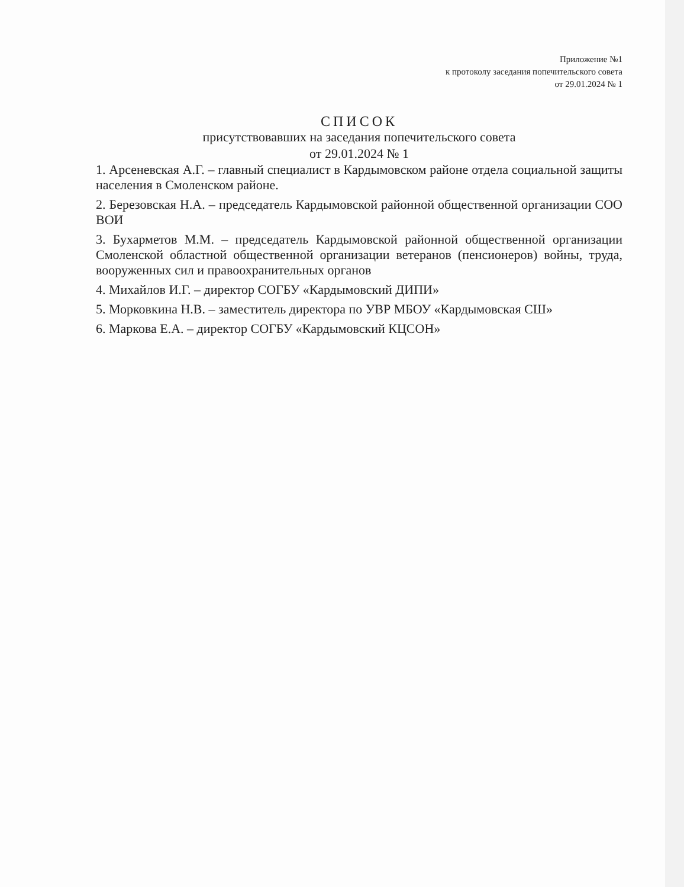Приложение №1
к протоколу заседания попечительского совета
от 29.01.2024 № 1
СПИСОК
присутствовавших на заседания попечительского совета
от 29.01.2024 № 1
1. Арсеневская А.Г. – главный специалист в Кардымовском районе отдела социальной защиты населения в Смоленском районе.
2. Березовская Н.А. – председатель Кардымовской районной общественной организации СОО ВОИ
3. Бухарметов М.М. – председатель Кардымовской районной общественной организации Смоленской областной общественной организации ветеранов (пенсионеров) войны, труда, вооруженных сил и правоохранительных органов
4. Михайлов И.Г. – директор СОГБУ «Кардымовский ДИПИ»
5. Морковкина Н.В. – заместитель директора по УВР МБОУ «Кардымовская СШ»
6. Маркова Е.А. – директор СОГБУ «Кардымовский КЦСОН»